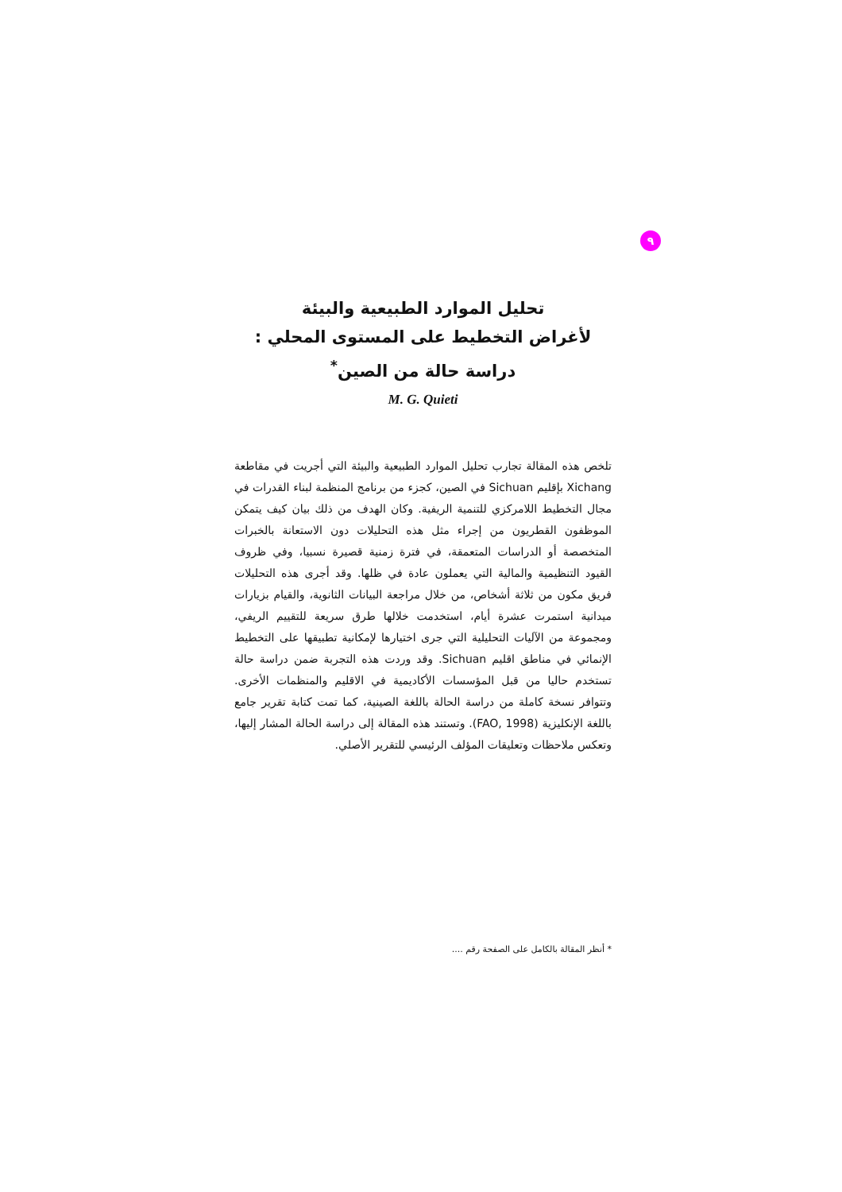٩
تحليل الموارد الطبيعية والبيئة
لأغراض التخطيط على المستوى المحلي :
دراسة حالة من الصين<sup>*</sup>
M. G. Quieti
تلخص هذه المقالة تجارب تحليل الموارد الطبيعية والبيئة التي أجريت في مقاطعة Xichang بإقليم Sichuan في الصين، كجزء من برنامج المنظمة لبناء القدرات في مجال التخطيط اللامركزي للتنمية الريفية. وكان الهدف من ذلك بيان كيف يتمكن الموظفون القطريون من إجراء مثل هذه التحليلات دون الاستعانة بالخبرات المتخصصة أو الدراسات المتعمقة، في فترة زمنية قصيرة نسبيا، وفي ظروف القيود التنظيمية والمالية التي يعملون عادة في ظلها. وقد أجرى هذه التحليلات فريق مكون من ثلاثة أشخاص، من خلال مراجعة البيانات الثانوية، والقيام بزيارات ميدانية استمرت عشرة أيام، استخدمت خلالها طرق سريعة للتقييم الريفي، ومجموعة من الآليات التحليلية التي جرى اختيارها لإمكانية تطبيقها على التخطيط الإنمائي في مناطق اقليم Sichuan. وقد وردت هذه التجربة ضمن دراسة حالة تستخدم حاليا من قبل المؤسسات الأكاديمية في الاقليم والمنظمات الأخرى. وتتوافر نسخة كاملة من دراسة الحالة باللغة الصينية، كما تمت كتابة تقرير جامع باللغة الإنكليزية (FAO, 1998). وتستند هذه المقالة إلى دراسة الحالة المشار إليها، وتعكس ملاحظات وتعليقات المؤلف الرئيسي للتقرير الأصلي.
* أنظر المقالة بالكامل على الصفحة رقم ....